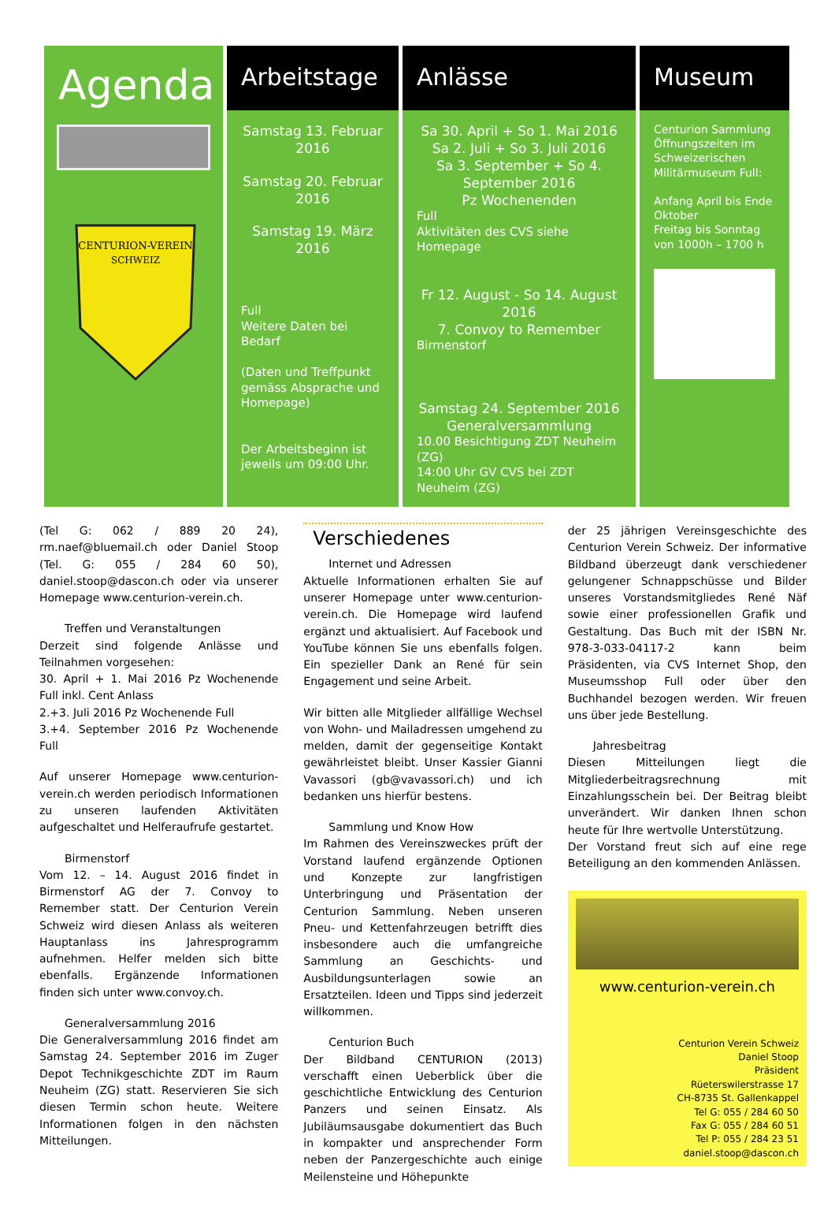Agenda
CENTURION-VEREIN
SCHWEIZ
Arbeitstage
Samstag 13. Februar 2016
Samstag 20. Februar 2016
Samstag 19. März 2016
Full
Weitere Daten bei Bedarf
(Daten und Treffpunkt gemäss Absprache und Homepage)
Der Arbeitsbeginn ist jeweils um 09:00 Uhr.
Anlässe
Sa 30. April + So 1. Mai 2016
Sa 2. Juli + So 3. Juli 2016
Sa 3. September + So 4. September 2016
Pz Wochenenden
Full
Aktivitäten des CVS siehe Homepage
Fr 12. August - So 14. August 2016
7. Convoy to Remember
Birmenstorf
Samstag 24. September 2016
Generalversammlung
10.00 Besichtigung ZDT Neuheim (ZG)
14:00 Uhr GV CVS bei ZDT Neuheim (ZG)
Museum
Centurion Sammlung Öffnungszeiten im Schweizerischen Militärmuseum Full:
Anfang April bis Ende Oktober
Freitag bis Sonntag von 1000h – 1700 h
(Tel G: 062 / 889 20 24), rm.naef@bluemail.ch oder Daniel Stoop (Tel. G: 055 / 284 60 50), daniel.stoop@dascon.ch oder via unserer Homepage www.centurion-verein.ch.
Treffen und Veranstaltungen
Derzeit sind folgende Anlässe und Teilnahmen vorgesehen:
30. April + 1. Mai 2016 Pz Wochenende Full inkl. Cent Anlass
2.+3. Juli 2016 Pz Wochenende Full
3.+4. September 2016 Pz Wochenende Full
Auf unserer Homepage www.centurion-verein.ch werden periodisch Informationen zu unseren laufenden Aktivitäten aufgeschaltet und Helferaufrufe gestartet.
Birmenstorf
Vom 12. – 14. August 2016 findet in Birmenstorf AG der 7. Convoy to Remember statt. Der Centurion Verein Schweiz wird diesen Anlass als weiteren Hauptanlass ins Jahresprogramm aufnehmen. Helfer melden sich bitte ebenfalls. Ergänzende Informationen finden sich unter www.convoy.ch.
Generalversammlung 2016
Die Generalversammlung 2016 findet am Samstag 24. September 2016 im Zuger Depot Technikgeschichte ZDT im Raum Neuheim (ZG) statt. Reservieren Sie sich diesen Termin schon heute. Weitere Informationen folgen in den nächsten Mitteilungen.
Verschiedenes
Internet und Adressen
Aktuelle Informationen erhalten Sie auf unserer Homepage unter www.centurion-verein.ch. Die Homepage wird laufend ergänzt und aktualisiert. Auf Facebook und YouTube können Sie uns ebenfalls folgen. Ein spezieller Dank an René für sein Engagement und seine Arbeit.
Wir bitten alle Mitglieder allfällige Wechsel von Wohn- und Mailadressen umgehend zu melden, damit der gegenseitige Kontakt gewährleistet bleibt. Unser Kassier Gianni Vavassori (gb@vavassori.ch) und ich bedanken uns hierfür bestens.
Sammlung und Know How
Im Rahmen des Vereinszweckes prüft der Vorstand laufend ergänzende Optionen und Konzepte zur langfristigen Unterbringung und Präsentation der Centurion Sammlung. Neben unseren Pneu- und Kettenfahrzeugen betrifft dies insbesondere auch die umfangreiche Sammlung an Geschichts- und Ausbildungsunterlagen sowie an Ersatzteilen. Ideen und Tipps sind jederzeit willkommen.
Centurion Buch
Der Bildband CENTURION (2013) verschafft einen Ueberblick über die geschichtliche Entwicklung des Centurion Panzers und seinen Einsatz. Als Jubiläumsausgabe dokumentiert das Buch in kompakter und ansprechender Form neben der Panzergeschichte auch einige Meilensteine und Höhepunkte
der 25 jährigen Vereinsgeschichte des Centurion Verein Schweiz. Der informative Bildband überzeugt dank verschiedener gelungener Schnappschüsse und Bilder unseres Vorstandsmitgliedes René Näf sowie einer professionellen Grafik und Gestaltung. Das Buch mit der ISBN Nr. 978-3-033-04117-2 kann beim Präsidenten, via CVS Internet Shop, den Museumsshop Full oder über den Buchhandel bezogen werden. Wir freuen uns über jede Bestellung.
Jahresbeitrag
Diesen Mitteilungen liegt die Mitgliederbeitragsrechnung mit Einzahlungsschein bei. Der Beitrag bleibt unverändert. Wir danken Ihnen schon heute für Ihre wertvolle Unterstützung.
Der Vorstand freut sich auf eine rege Beteiligung an den kommenden Anlässen.
www.centurion-verein.ch
Centurion Verein Schweiz
Daniel Stoop
Präsident
Rüeterswilerstrasse 17
CH-8735 St. Gallenkappel
Tel G: 055 / 284 60 50
Fax G: 055 / 284 60 51
Tel P: 055 / 284 23 51
daniel.stoop@dascon.ch